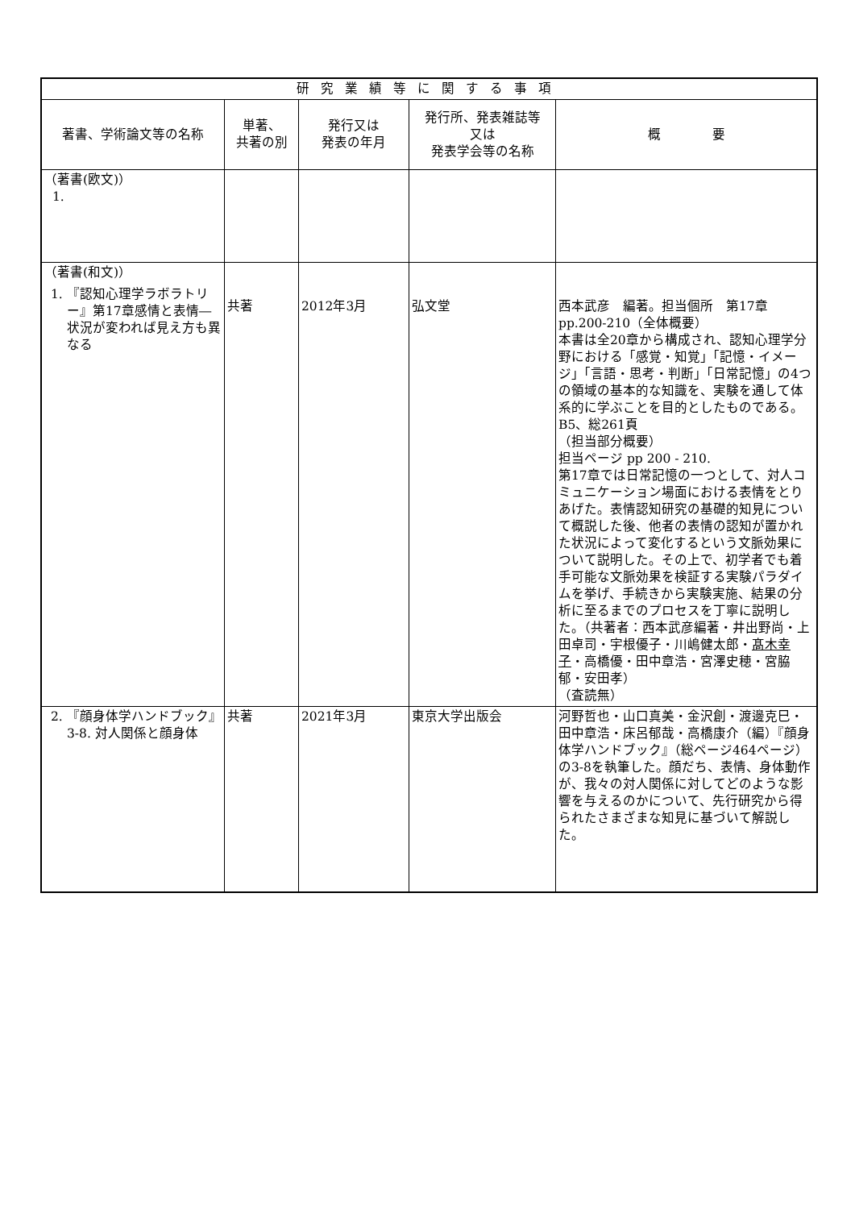| 研究業績等に関する事項 | | | | |
| --- | --- | --- | --- | --- |
| 著書、学術論文等の名称 | 単著、 共著の別 | 発行又は 発表の年月 | 発行所、発表雑誌等 又は 発表学会等の名称 | 概 要 |
| （著書(欧文)） 1. | | | | |
| （著書(和文)） 1. 『認知心理学ラボラトリー』第17章感情と表情―状況が変われば見え方も異なる | 共著 | 2012年3月 | 弘文堂 | 西本武彦 編著。担当個所 第17章pp.200-210（全体概要） 本書は全20章から構成され、認知心理学分野における「感覚・知覚」「記憶・イメージ」「言語・思考・判断」「日常記憶」の4つの領域の基本的な知識を、実験を通して体系的に学ぶことを目的としたものである。 B5、総261頁 （担当部分概要） 担当ページ pp 200 - 210. 第17章では日常記憶の一つとして、対人コミュニケーション場面における表情をとりあげた。表情認知研究の基礎的知見について概説した後、他者の表情の認知が置かれた状況によって変化するという文脈効果について説明した。その上で、初学者でも着手可能な文脈効果を検証する実験パラダイムを挙げ、手続きから実験実施、結果の分析に至るまでのプロセスを丁寧に説明した。（共著者：西本武彦編著・井出野尚・上田卓司・宇根優子・川嶋健太郎・ 髙木幸子 ・高橋優・田中章浩・宮澤史穂・宮脇郁・安田孝） （査読無） |
| 2. 『顔身体学ハンドブック』3-8. 対人関係と顔身体 | 共著 | 2021年3月 | 東京大学出版会 | 河野哲也・山口真美・金沢創・渡邊克巳・田中章浩・床呂郁哉・高橋康介（編）『顔身体学ハンドブック』（総ページ464ページ）の3-8を執筆した。顔だち、表情、身体動作が、我々の対人関係に対してどのような影響を与えるのかについて、先行研究から得られたさまざまな知見に基づいて解説した。 |